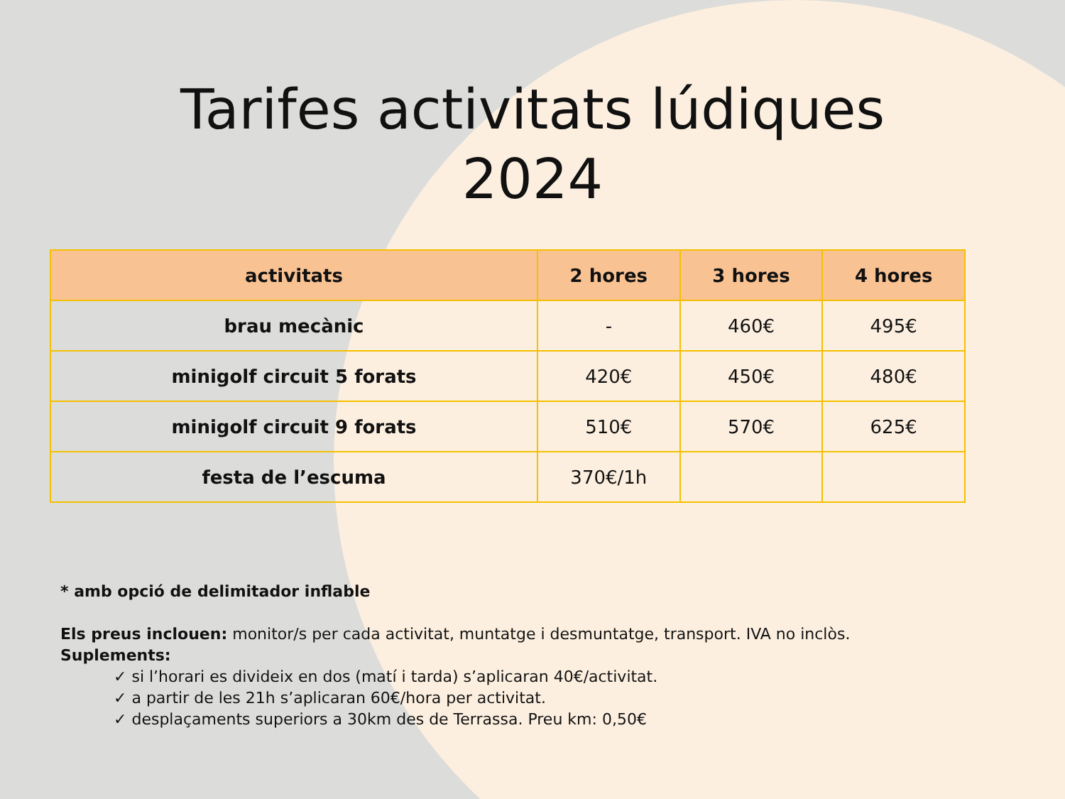Tarifes activitats lúdiques
2024
| activitats | 2 hores | 3 hores | 4 hores |
| --- | --- | --- | --- |
| brau mecànic | - | 460€ | 495€ |
| minigolf circuit 5 forats | 420€ | 450€ | 480€ |
| minigolf circuit 9 forats | 510€ | 570€ | 625€ |
| festa de l’escuma | 370€/1h | | |
* amb opció de delimitador inflable
Els preus inclouen: monitor/s per cada activitat, muntatge i desmuntatge, transport. IVA no inclòs.
Suplements:
✓ si l’horari es divideix en dos (matí i tarda) s’aplicaran 40€/activitat.
✓ a partir de les 21h s’aplicaran 60€/hora per activitat.
✓ desplaçaments superiors a 30km des de Terrassa. Preu km: 0,50€